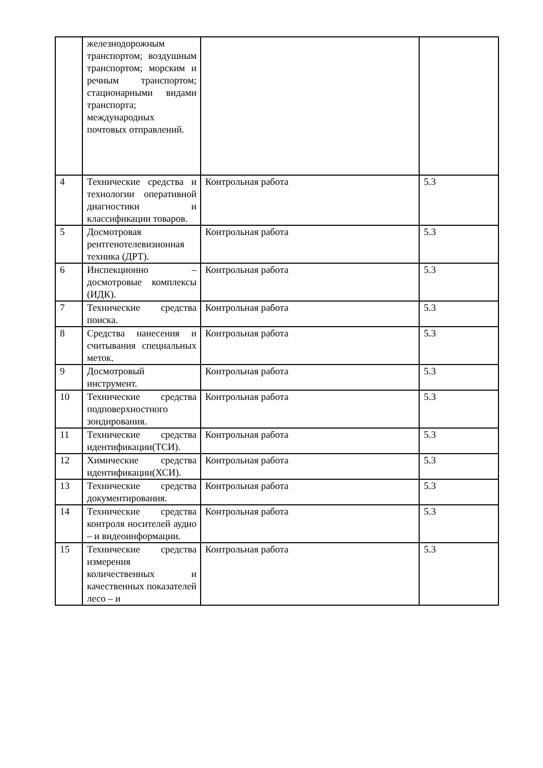| | железнодорожным транспортом; воздушным транспортом; морским и речным транспортом; стационарными видами транспорта; международных почтовых отправлений. | | |
| 4 | Технические средства и технологии оперативной диагностики и классификации товаров. | Контрольная работа | 5.3 |
| 5 | Досмотровая рентгенотелевизионная техника (ДРТ). | Контрольная работа | 5.3 |
| 6 | Инспекционно – досмотровые комплексы (ИДК). | Контрольная работа | 5.3 |
| 7 | Технические средства поиска. | Контрольная работа | 5.3 |
| 8 | Средства нанесения и считывания специальных меток. | Контрольная работа | 5.3 |
| 9 | Досмотровый инструмент. | Контрольная работа | 5.3 |
| 10 | Технические средства подповерхностного зондирования. | Контрольная работа | 5.3 |
| 11 | Технические средства идентификации(ТСИ). | Контрольная работа | 5.3 |
| 12 | Химические средства идентификации(ХСИ). | Контрольная работа | 5.3 |
| 13 | Технические средства документирования. | Контрольная работа | 5.3 |
| 14 | Технические средства контроля носителей аудио – и видеоинформации. | Контрольная работа | 5.3 |
| 15 | Технические средства измерения количественных и качественных показателей лесо – и | Контрольная работа | 5.3 |